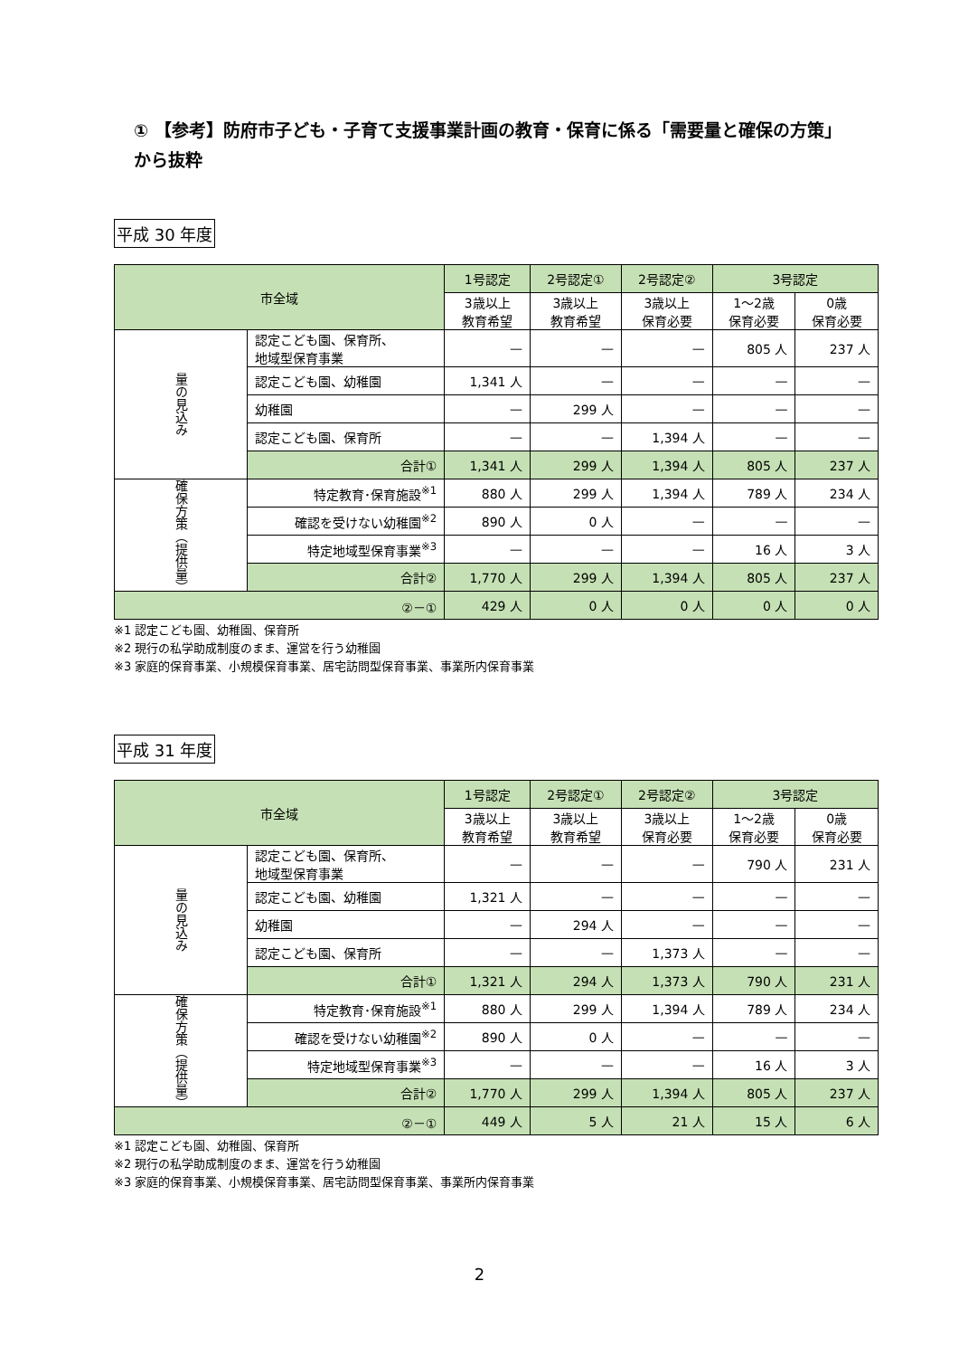① 【参考】防府市子ども・子育て支援事業計画の教育・保育に係る「需要量と確保の方策」から抜粋
平成 30 年度
| 市全域 | | 1号認定 | 2号認定① | 2号認定② | 3号認定 | |
| --- | --- | --- | --- | --- | --- | --- |
| | | 3歳以上 教育希望 | 3歳以上 教育希望 | 3歳以上 保育必要 | 1～2歳 保育必要 | 0歳 保育必要 |
| 量の見込み | 認定こども園、保育所、 地域型保育事業 | — | — | — | 805 人 | 237 人 |
| | 認定こども園、幼稚園 | 1,341 人 | — | — | — | — |
| | 幼稚園 | — | 299 人 | — | — | — |
| | 認定こども園、保育所 | — | — | 1,394 人 | — | — |
| | 合計① | 1,341 人 | 299 人 | 1,394 人 | 805 人 | 237 人 |
| 確保方策（提供量） | 特定教育･保育施設<sup>※1</sup> | 880 人 | 299 人 | 1,394 人 | 789 人 | 234 人 |
| | 確認を受けない幼稚園<sup>※2</sup> | 890 人 | 0 人 | — | — | — |
| | 特定地域型保育事業<sup>※3</sup> | — | — | — | 16 人 | 3 人 |
| | 合計② | 1,770 人 | 299 人 | 1,394 人 | 805 人 | 237 人 |
| ②－① | | 429 人 | 0 人 | 0 人 | 0 人 | 0 人 |
※1 認定こども園、幼稚園、保育所
※2 現行の私学助成制度のまま、運営を行う幼稚園
※3 家庭的保育事業、小規模保育事業、居宅訪問型保育事業、事業所内保育事業
平成 31 年度
| 市全域 | | 1号認定 | 2号認定① | 2号認定② | 3号認定 | |
| --- | --- | --- | --- | --- | --- | --- |
| | | 3歳以上 教育希望 | 3歳以上 教育希望 | 3歳以上 保育必要 | 1～2歳 保育必要 | 0歳 保育必要 |
| 量の見込み | 認定こども園、保育所、 地域型保育事業 | — | — | — | 790 人 | 231 人 |
| | 認定こども園、幼稚園 | 1,321 人 | — | — | — | — |
| | 幼稚園 | — | 294 人 | — | — | — |
| | 認定こども園、保育所 | — | — | 1,373 人 | — | — |
| | 合計① | 1,321 人 | 294 人 | 1,373 人 | 790 人 | 231 人 |
| 確保方策（提供量） | 特定教育･保育施設<sup>※1</sup> | 880 人 | 299 人 | 1,394 人 | 789 人 | 234 人 |
| | 確認を受けない幼稚園<sup>※2</sup> | 890 人 | 0 人 | — | — | — |
| | 特定地域型保育事業<sup>※3</sup> | — | — | — | 16 人 | 3 人 |
| | 合計② | 1,770 人 | 299 人 | 1,394 人 | 805 人 | 237 人 |
| ②－① | | 449 人 | 5 人 | 21 人 | 15 人 | 6 人 |
※1 認定こども園、幼稚園、保育所
※2 現行の私学助成制度のまま、運営を行う幼稚園
※3 家庭的保育事業、小規模保育事業、居宅訪問型保育事業、事業所内保育事業
2